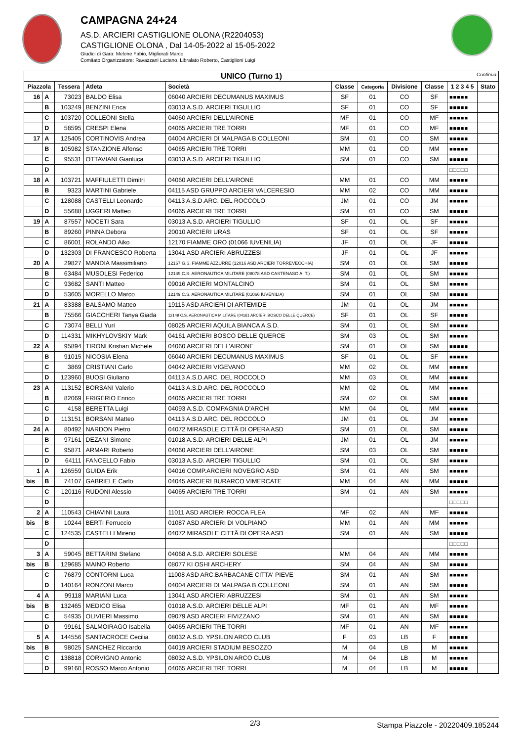CAMPAGNA 24+24
AS.D. ARCIERI CASTIGLIONE OLONA (R2204053)
CASTIGLIONE OLONA , Dal 14-05-2022 al 15-05-2022
Giudici di Gara: Melone Fabio, Migliorati Marco
Comitato Organizzatore: Ravazzani Luciano, Libralato Roberto, Castiglioni Luigi
| UNICO (Turno 1) Continua | | | | | | | | | | |
| --- | --- | --- | --- | --- | --- | --- | --- | --- | --- | --- |
| Piazzola | | Tessera | Atleta | Società | Classe | Categoria | Divisione | Classe | 1 2 3 4 5 | Stato |
| 16 | A | 73023 | BALDO Elisa | 06040 ARCIERI DECUMANUS MAXIMUS | SF | 01 | CO | SF | ■■■■■ | |
| | B | 103249 | BENZINI Erica | 03013 A.S.D. ARCIERI TIGULLIO | SF | 01 | CO | SF | ■■■■■ | |
| | C | 103720 | COLLEONI Stella | 04060 ARCIERI DELL'AIRONE | MF | 01 | CO | MF | ■■■■■ | |
| | D | 58595 | CRESPI Elena | 04065 ARCIERI TRE TORRI | MF | 01 | CO | MF | ■■■■■ | |
| 17 | A | 125405 | CORTINOVIS Andrea | 04004 ARCIERI DI MALPAGA B.COLLEONI | SM | 01 | CO | SM | ■■■■■ | |
| | B | 105982 | STANZIONE Alfonso | 04065 ARCIERI TRE TORRI | MM | 01 | CO | MM | ■■■■■ | |
| | C | 95531 | OTTAVIANI Gianluca | 03013 A.S.D. ARCIERI TIGULLIO | SM | 01 | CO | SM | ■■■■■ | |
| | D | | | | | | | | □□□□□ | |
| 18 | A | 103721 | MAFFIULETTI Dimitri | 04060 ARCIERI DELL'AIRONE | MM | 01 | CO | MM | ■■■■■ | |
| | B | 9323 | MARTINI Gabriele | 04115 ASD GRUPPO ARCIERI VALCERESIO | MM | 02 | CO | MM | ■■■■■ | |
| | C | 128088 | CASTELLI Leonardo | 04113 A.S.D.ARC. DEL ROCCOLO | JM | 01 | CO | JM | ■■■■■ | |
| | D | 55688 | UGGERI Matteo | 04065 ARCIERI TRE TORRI | SM | 01 | CO | SM | ■■■■■ | |
| 19 | A | 87557 | NOCETI Sara | 03013 A.S.D. ARCIERI TIGULLIO | SF | 01 | OL | SF | ■■■■■ | |
| | B | 89260 | PINNA Debora | 20010 ARCIERI URAS | SF | 01 | OL | SF | ■■■■■ | |
| | C | 86001 | ROLANDO Aiko | 12170 FIAMME ORO (01066 IUVENILIA) | JF | 01 | OL | JF | ■■■■■ | |
| | D | 132303 | DI FRANCESCO Roberta | 13041 ASD ARCIERI ABRUZZESI | JF | 01 | OL | JF | ■■■■■ | |
| 20 | A | 29827 | MANDIA Massimiliano | 12167 G.S. FIAMME AZZURRE (12016 ASD ARCIERI TORREVECCHIA) | SM | 01 | OL | SM | ■■■■■ | |
| | B | 63484 | MUSOLESI Federico | 12149 C.S. AERONAUTICA MILITARE (08078 ASD CASTENASO A. T.) | SM | 01 | OL | SM | ■■■■■ | |
| | C | 93682 | SANTI Matteo | 09016 ARCIERI MONTALCINO | SM | 01 | OL | SM | ■■■■■ | |
| | D | 53605 | MORELLO Marco | 12149 C.S. AERONAUTICA MILITARE (01066 IUVENILIA) | SM | 01 | OL | SM | ■■■■■ | |
| 21 | A | 83388 | BALSAMO Matteo | 19115 ASD ARCIERI DI ARTEMIDE | JM | 01 | OL | JM | ■■■■■ | |
| | B | 75566 | GIACCHERI Tanya Giada | 12149 C.S. AERONAUTICA MILITARE (04161 ARCIERI BOSCO DELLE QUERCE) | SF | 01 | OL | SF | ■■■■■ | |
| | C | 73074 | BELLI Yuri | 08025 ARCIERI AQUILA BIANCA A.S.D. | SM | 01 | OL | SM | ■■■■■ | |
| | D | 114331 | MIKHYLOVSKIY Mark | 04161 ARCIERI BOSCO DELLE QUERCE | SM | 03 | OL | SM | ■■■■■ | |
| 22 | A | 95894 | TIRONI Kristian Michele | 04060 ARCIERI DELL'AIRONE | SM | 01 | OL | SM | ■■■■■ | |
| | B | 91015 | NICOSIA Elena | 06040 ARCIERI DECUMANUS MAXIMUS | SF | 01 | OL | SF | ■■■■■ | |
| | C | 3869 | CRISTIANI Carlo | 04042 ARCIERI VIGEVANO | MM | 02 | OL | MM | ■■■■■ | |
| | D | 123960 | BUOSI Giuliano | 04113 A.S.D.ARC. DEL ROCCOLO | MM | 03 | OL | MM | ■■■■■ | |
| 23 | A | 113152 | BORSANI Valerio | 04113 A.S.D.ARC. DEL ROCCOLO | MM | 02 | OL | MM | ■■■■■ | |
| | B | 82069 | FRIGERIO Enrico | 04065 ARCIERI TRE TORRI | SM | 02 | OL | SM | ■■■■■ | |
| | C | 4158 | BERETTA Luigi | 04093 A.S.D. COMPAGNIA D'ARCHI | MM | 04 | OL | MM | ■■■■■ | |
| | D | 113151 | BORSANI Matteo | 04113 A.S.D.ARC. DEL ROCCOLO | JM | 01 | OL | JM | ■■■■■ | |
| 24 | A | 80492 | NARDON Pietro | 04072 MIRASOLE CITTÃ DI OPERA ASD | SM | 01 | OL | SM | ■■■■■ | |
| | B | 97161 | DEZANI Simone | 01018 A.S.D. ARCIERI DELLE ALPI | JM | 01 | OL | JM | ■■■■■ | |
| | C | 95871 | ARMARI Roberto | 04060 ARCIERI DELL'AIRONE | SM | 03 | OL | SM | ■■■■■ | |
| | D | 64111 | FANCELLO Fabio | 03013 A.S.D. ARCIERI TIGULLIO | SM | 01 | OL | SM | ■■■■■ | |
| 1 | A | 126559 | GUIDA Erik | 04016 COMP.ARCIERI NOVEGRO ASD | SM | 01 | AN | SM | ■■■■■ | |
| bis | B | 74107 | GABRIELE Carlo | 04045 ARCIERI BURARCO VIMERCATE | MM | 04 | AN | MM | ■■■■■ | |
| | C | 120116 | RUDONI Alessio | 04065 ARCIERI TRE TORRI | SM | 01 | AN | SM | ■■■■■ | |
| | D | | | | | | | | □□□□□ | |
| 2 | A | 110543 | CHIAVINI Laura | 11011 ASD ARCIERI ROCCA FLEA | MF | 02 | AN | MF | ■■■■■ | |
| bis | B | 10244 | BERTI Ferruccio | 01087 ASD ARCIERI DI VOLPIANO | MM | 01 | AN | MM | ■■■■■ | |
| | C | 124535 | CASTELLI Mireno | 04072 MIRASOLE CITTÃ DI OPERA ASD | SM | 01 | AN | SM | ■■■■■ | |
| | D | | | | | | | | □□□□□ | |
| 3 | A | 59045 | BETTARINI Stefano | 04068 A.S.D. ARCIERI SOLESE | MM | 04 | AN | MM | ■■■■■ | |
| bis | B | 129685 | MAINO Roberto | 08077 KI OSHI ARCHERY | SM | 04 | AN | SM | ■■■■■ | |
| | C | 76879 | CONTORNI Luca | 11008 ASD ARC.BARBACANE CITTA' PIEVE | SM | 01 | AN | SM | ■■■■■ | |
| | D | 140164 | RONZONI Marco | 04004 ARCIERI DI MALPAGA B.COLLEONI | SM | 01 | AN | SM | ■■■■■ | |
| 4 | A | 99118 | MARIANI Luca | 13041 ASD ARCIERI ABRUZZESI | SM | 01 | AN | SM | ■■■■■ | |
| bis | B | 132465 | MEDICO Elisa | 01018 A.S.D. ARCIERI DELLE ALPI | MF | 01 | AN | MF | ■■■■■ | |
| | C | 54935 | OLIVIERI Massimo | 09079 ASD ARCIERI FIVIZZANO | SM | 01 | AN | SM | ■■■■■ | |
| | D | 99161 | SALMOIRAGO Isabella | 04065 ARCIERI TRE TORRI | MF | 01 | AN | MF | ■■■■■ | |
| 5 | A | 144556 | SANTACROCE Cecilia | 08032 A.S.D. YPSILON ARCO CLUB | F | 03 | LB | F | ■■■■■ | |
| bis | B | 98025 | SANCHEZ Riccardo | 04019 ARCIERI STADIUM BESOZZO | M | 04 | LB | M | ■■■■■ | |
| | C | 138818 | CORVIGNO Antonio | 08032 A.S.D. YPSILON ARCO CLUB | M | 04 | LB | M | ■■■■■ | |
| | D | 99160 | ROSSO Marco Antonio | 04065 ARCIERI TRE TORRI | M | 04 | LB | M | ■■■■■ | |
2/3 Stampa Piazzole - 20220409.185244